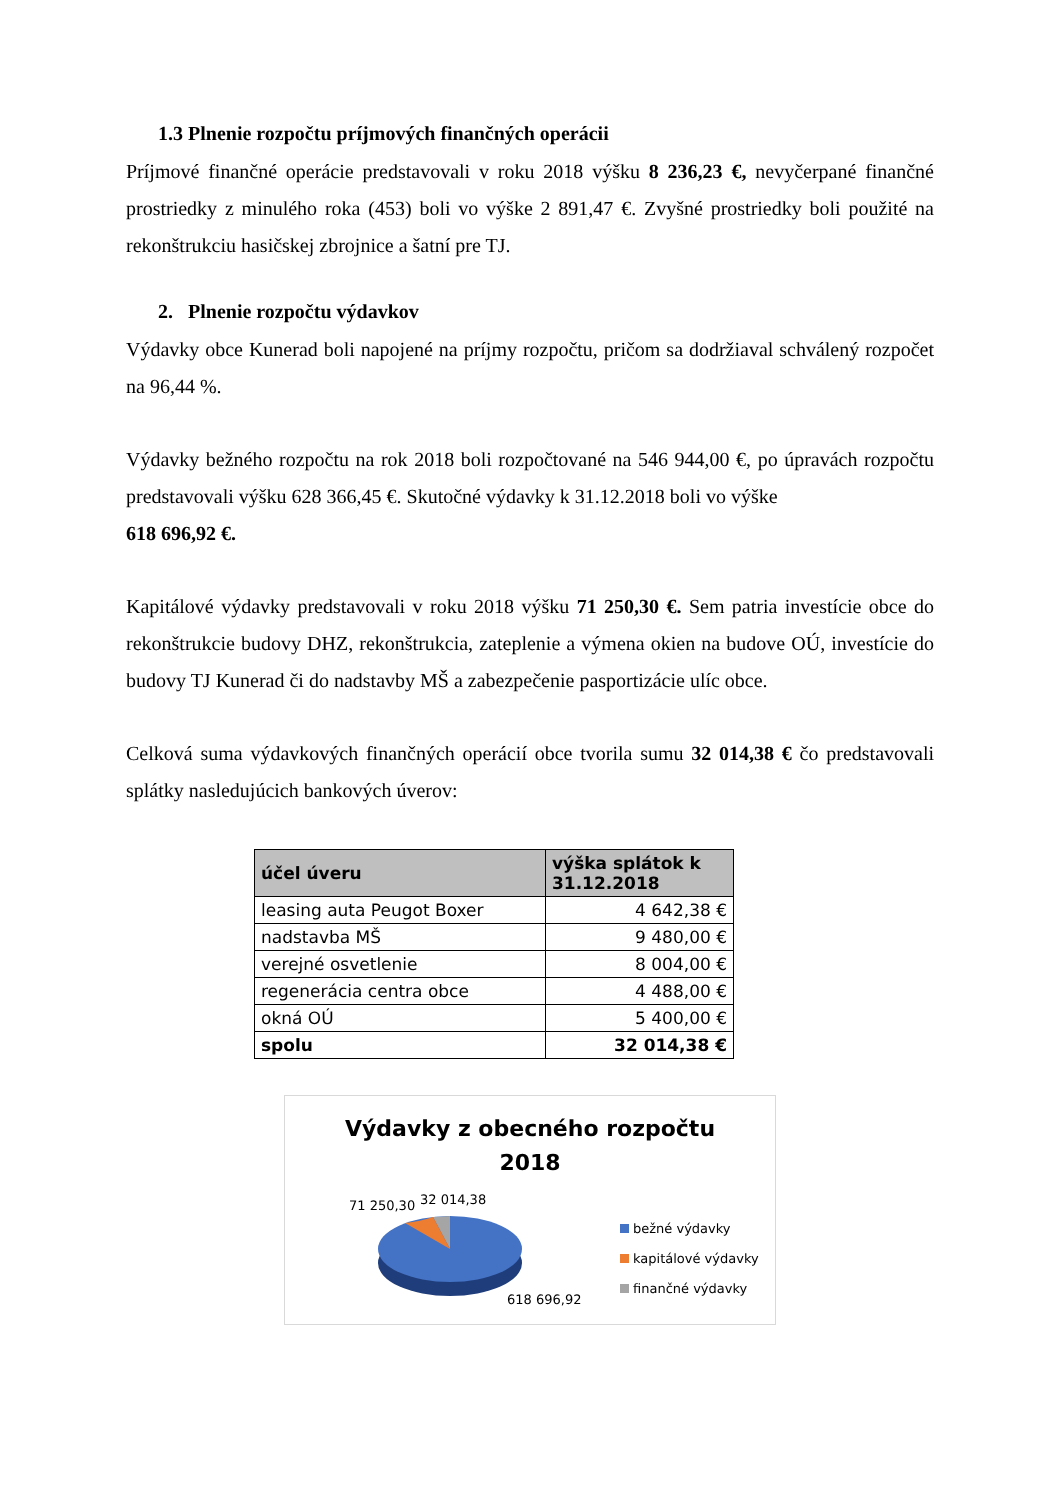1.3 Plnenie rozpočtu príjmových finančných operácii
Príjmové finančné operácie predstavovali v roku 2018 výšku 8 236,23 €, nevyčerpané finančné prostriedky z minulého roka (453) boli vo výške 2 891,47 €. Zvyšné prostriedky boli použité na rekonštrukciu hasičskej zbrojnice a šatní pre TJ.
2. Plnenie rozpočtu výdavkov
Výdavky obce Kunerad boli napojené na príjmy rozpočtu, pričom sa dodržiaval schválený rozpočet na 96,44 %.
Výdavky bežného rozpočtu na rok 2018 boli rozpočtované na 546 944,00 €, po úpravách rozpočtu predstavovali výšku 628 366,45 €. Skutočné výdavky k 31.12.2018 boli vo výške
618 696,92 €.
Kapitálové výdavky predstavovali v roku 2018 výšku 71 250,30 €. Sem patria investície obce do rekonštrukcie budovy DHZ, rekonštrukcia, zateplenie a výmena okien na budove OÚ, investície do budovy TJ Kunerad či do nadstavby MŠ a zabezpečenie pasportizácie ulíc obce.
Celková suma výdavkových finančných operácií obce tvorila sumu 32 014,38 € čo predstavovali splátky nasledujúcich bankových úverov:
| účel úveru | výška splátok k 31.12.2018 |
| --- | --- |
| leasing auta Peugot Boxer | 4 642,38 € |
| nadstavba MŠ | 9 480,00 € |
| verejné osvetlenie | 8 004,00 € |
| regenerácia centra obce | 4 488,00 € |
| okná OÚ | 5 400,00 € |
| spolu | 32 014,38 € |
Výdavky z obecného rozpočtu
2018
71 250,30 32 014,38
618 696,92
bežné výdavky
kapitálové výdavky
finančné výdavky